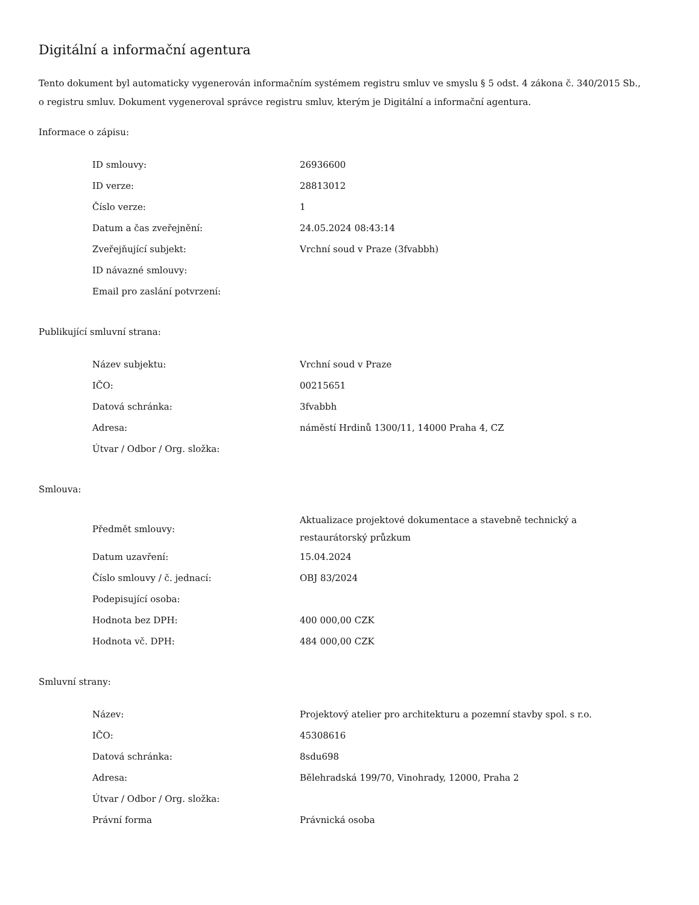Digitální a informační agentura
Tento dokument byl automaticky vygenerován informačním systémem registru smluv ve smyslu § 5 odst. 4 zákona č. 340/2015 Sb., o registru smluv. Dokument vygeneroval správce registru smluv, kterým je Digitální a informační agentura.
Informace o zápisu:
| ID smlouvy: | 26936600 |
| ID verze: | 28813012 |
| Číslo verze: | 1 |
| Datum a čas zveřejnění: | 24.05.2024 08:43:14 |
| Zveřejňující subjekt: | Vrchní soud v Praze (3fvabbh) |
| ID návazné smlouvy: | |
| Email pro zaslání potvrzení: | |
Publikující smluvní strana:
| Název subjektu: | Vrchní soud v Praze |
| IČO: | 00215651 |
| Datová schránka: | 3fvabbh |
| Adresa: | náměstí Hrdinů 1300/11, 14000 Praha 4, CZ |
| Útvar / Odbor / Org. složka: | |
Smlouva:
| Předmět smlouvy: | Aktualizace projektové dokumentace a stavebně technický a restaurátorský průzkum |
| Datum uzavření: | 15.04.2024 |
| Číslo smlouvy / č. jednací: | OBJ 83/2024 |
| Podepisující osoba: | |
| Hodnota bez DPH: | 400 000,00 CZK |
| Hodnota vč. DPH: | 484 000,00 CZK |
Smluvní strany:
| Název: | Projektový atelier pro architekturu a pozemní stavby spol. s r.o. |
| IČO: | 45308616 |
| Datová schránka: | 8sdu698 |
| Adresa: | Bělehradská 199/70, Vinohrady, 12000, Praha 2 |
| Útvar / Odbor / Org. složka: | |
| Právní forma | Právnická osoba |